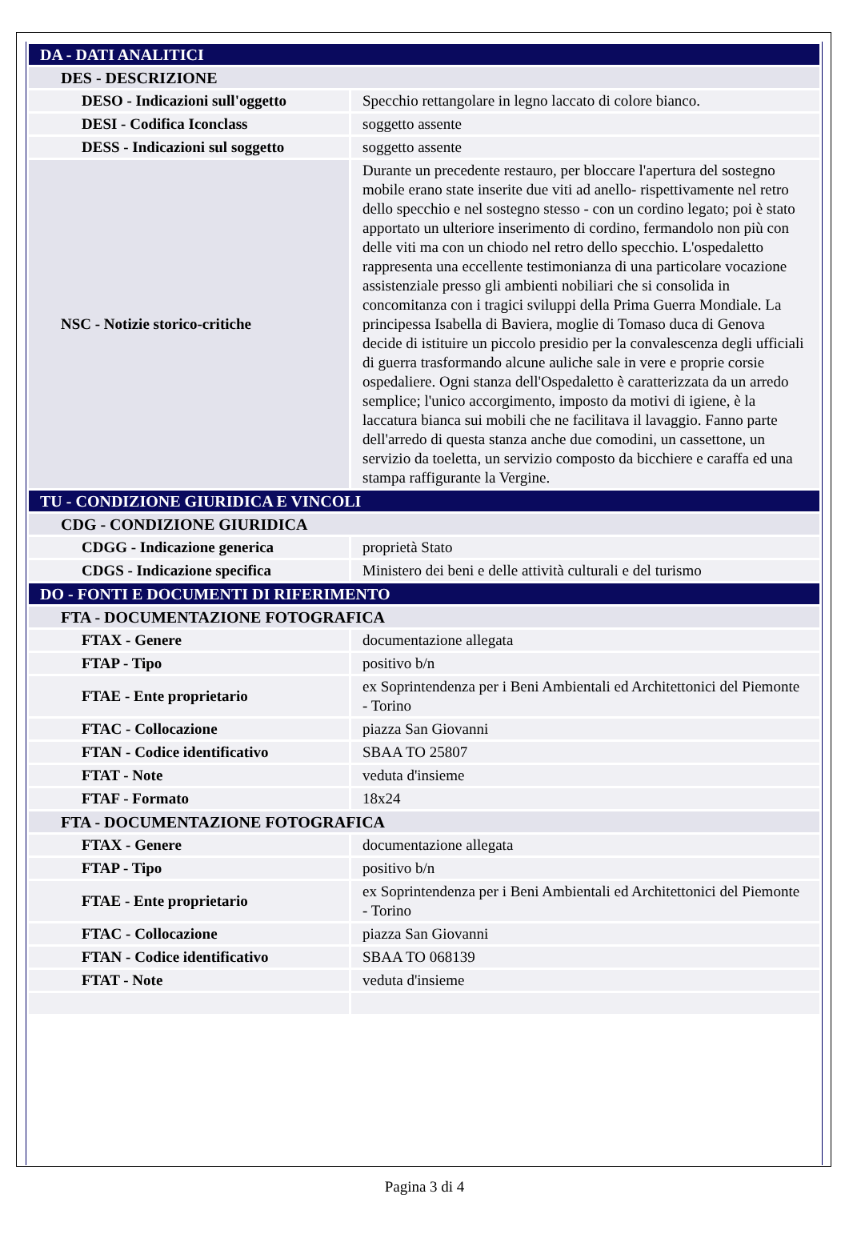| DA - DATI ANALITICI | |
| DES - DESCRIZIONE | |
| DESO - Indicazioni sull'oggetto | Specchio rettangolare in legno laccato di colore bianco. |
| DESI - Codifica Iconclass | soggetto assente |
| DESS - Indicazioni sul soggetto | soggetto assente |
| NSC - Notizie storico-critiche | Durante un precedente restauro, per bloccare l'apertura del sostegno mobile erano state inserite due viti ad anello- rispettivamente nel retro dello specchio e nel sostegno stesso - con un cordino legato; poi è stato apportato un ulteriore inserimento di cordino, fermandolo non più con delle viti ma con un chiodo nel retro dello specchio. L'ospedaletto rappresenta una eccellente testimonianza di una particolare vocazione assistenziale presso gli ambienti nobiliari che si consolida in concomitanza con i tragici sviluppi della Prima Guerra Mondiale. La principessa Isabella di Baviera, moglie di Tomaso duca di Genova decide di istituire un piccolo presidio per la convalescenza degli ufficiali di guerra trasformando alcune auliche sale in vere e proprie corsie ospedaliere. Ogni stanza dell'Ospedaletto è caratterizzata da un arredo semplice; l'unico accorgimento, imposto da motivi di igiene, è la laccatura bianca sui mobili che ne facilitava il lavaggio. Fanno parte dell'arredo di questa stanza anche due comodini, un cassettone, un servizio da toeletta, un servizio composto da bicchiere e caraffa ed una stampa raffigurante la Vergine. |
| TU - CONDIZIONE GIURIDICA E VINCOLI | |
| CDG - CONDIZIONE GIURIDICA | |
| CDGG - Indicazione generica | proprietà Stato |
| CDGS - Indicazione specifica | Ministero dei beni e delle attività culturali e del turismo |
| DO - FONTI E DOCUMENTI DI RIFERIMENTO | |
| FTA - DOCUMENTAZIONE FOTOGRAFICA | |
| FTAX - Genere | documentazione allegata |
| FTAP - Tipo | positivo b/n |
| FTAE - Ente proprietario | ex Soprintendenza per i Beni Ambientali ed Architettonici del Piemonte - Torino |
| FTAC - Collocazione | piazza San Giovanni |
| FTAN - Codice identificativo | SBAA TO 25807 |
| FTAT - Note | veduta d'insieme |
| FTAF - Formato | 18x24 |
| FTA - DOCUMENTAZIONE FOTOGRAFICA | |
| FTAX - Genere | documentazione allegata |
| FTAP - Tipo | positivo b/n |
| FTAE - Ente proprietario | ex Soprintendenza per i Beni Ambientali ed Architettonici del Piemonte - Torino |
| FTAC - Collocazione | piazza San Giovanni |
| FTAN - Codice identificativo | SBAA TO 068139 |
| FTAT - Note | veduta d'insieme |
Pagina 3 di 4